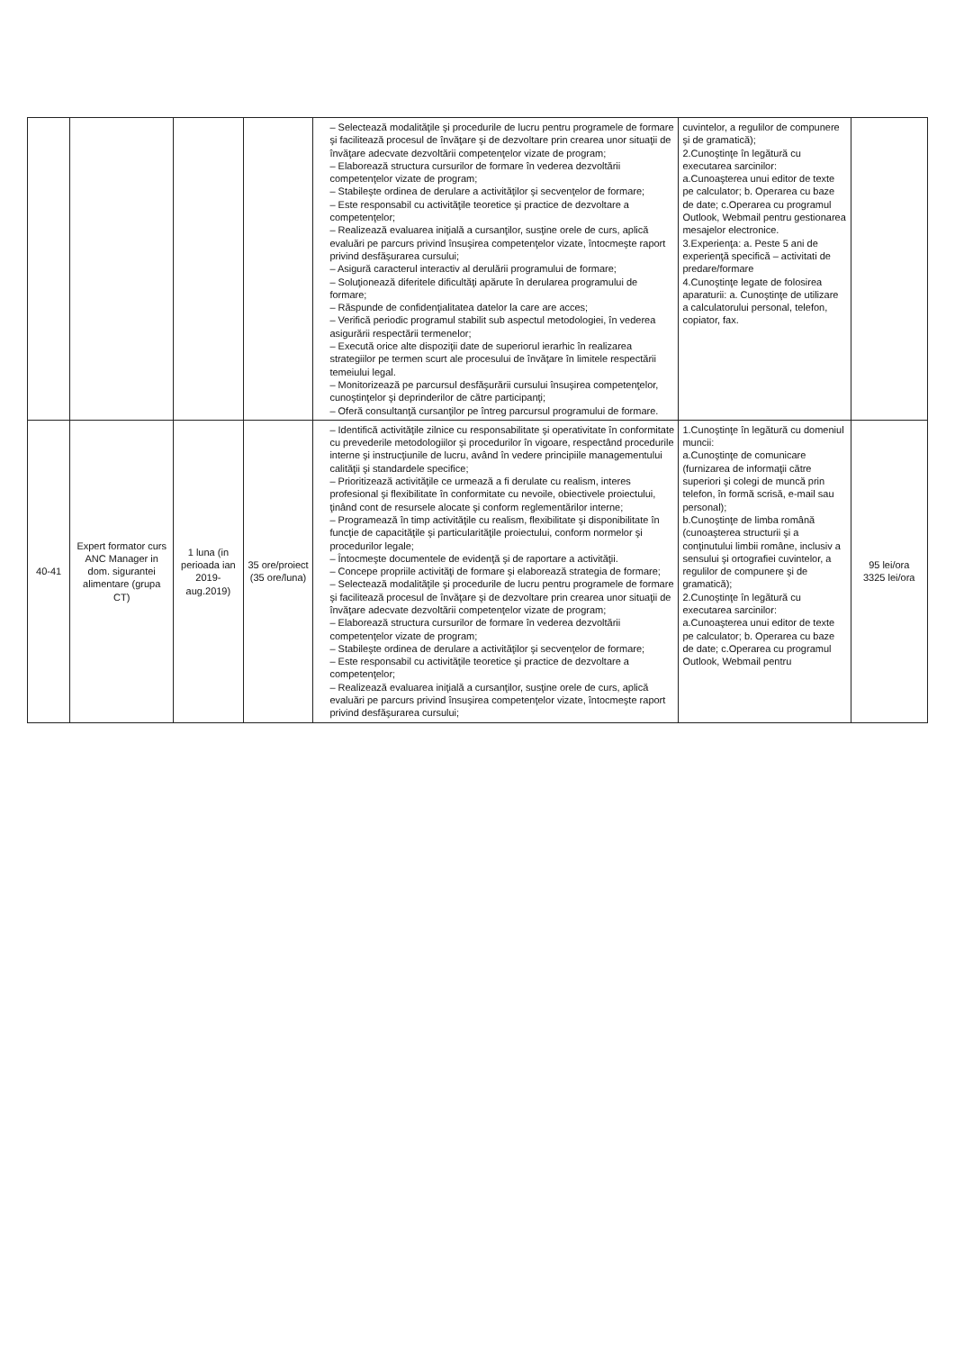| | | | | – Selectează modalităţile şi procedurile de lucru pentru programele de formare şi facilitează procesul de învăţare şi de dezvoltare prin crearea unor situaţii de învăţare adecvate dezvoltării competenţelor vizate de program; – Elaborează structura cursurilor de formare în vederea dezvoltării competenţelor vizate de program; – Stabileşte ordinea de derulare a activităţilor şi secvenţelor de formare; – Este responsabil cu activităţile teoretice şi practice de dezvoltare a competenţelor; – Realizează evaluarea iniţială a cursanţilor, susţine orele de curs, aplică evaluări pe parcurs privind însuşirea competenţelor vizate, întocmeşte raport privind desfăşurarea cursului; – Asigură caracterul interactiv al derulării programului de formare; – Soluţionează diferitele dificultăţi apărute în derularea programului de formare; – Răspunde de confidenţialitatea datelor la care are acces; – Verifică periodic programul stabilit sub aspectul metodologiei, în vederea asigurării respectării termenelor; – Execută orice alte dispoziţii date de superiorul ierarhic în realizarea strategiilor pe termen scurt ale procesului de învăţare în limitele respectării temeiului legal. – Monitorizează pe parcursul desfăşurării cursului însuşirea competenţelor, cunoştinţelor şi deprinderilor de către participanţi; – Oferă consultanţă cursanţilor pe întreg parcursul programului de formare. | cuvintelor, a regulilor de compunere şi de gramatică); 2.Cunoştinţe în legătură cu executarea sarcinilor: a.Cunoaşterea unui editor de texte pe calculator; b. Operarea cu baze de date; c.Operarea cu programul Outlook, Webmail pentru gestionarea mesajelor electronice. 3.Experienţa: a. Peste 5 ani de experienţă specifică – activitati de predare/formare 4.Cunoştinţe legate de folosirea aparaturii: a. Cunoştinţe de utilizare a calculatorului personal, telefon, copiator, fax. | |
| 40-41 | Expert formator curs ANC Manager in dom. sigurantei alimentare (grupa CT) | 1 luna (in perioada ian 2019-aug.2019) | 35 ore/proiect (35 ore/luna) | – Identifică activităţile zilnice cu responsabilitate şi operativitate în conformitate cu prevederile metodologiilor şi procedurilor în vigoare, respectând procedurile interne şi instrucţiunile de lucru, având în vedere principiile managementului calităţii şi standardele specifice; – Prioritizează activităţile ce urmează a fi derulate cu realism, interes profesional şi flexibilitate în conformitate cu nevoile, obiectivele proiectului, ţinând cont de resursele alocate şi conform reglementărilor interne; – Programează în timp activităţile cu realism, flexibilitate şi disponibilitate în funcţie de capacităţile şi particularităţile proiectului, conform normelor şi procedurilor legale; – Întocmeşte documentele de evidenţă şi de raportare a activităţii. – Concepe propriile activităţi de formare şi elaborează strategia de formare; – Selectează modalităţile şi procedurile de lucru pentru programele de formare şi facilitează procesul de învăţare şi de dezvoltare prin crearea unor situaţii de învăţare adecvate dezvoltării competenţelor vizate de program; – Elaborează structura cursurilor de formare în vederea dezvoltării competenţelor vizate de program; – Stabileşte ordinea de derulare a activităţilor şi secvenţelor de formare; – Este responsabil cu activităţile teoretice şi practice de dezvoltare a competenţelor; – Realizează evaluarea iniţială a cursanţilor, susţine orele de curs, aplică evaluări pe parcurs privind însuşirea competenţelor vizate, întocmeşte raport privind desfăşurarea cursului; | 1.Cunoştinţe în legătură cu domeniul muncii: a.Cunoştinţe de comunicare (furnizarea de informaţii către superiori şi colegi de muncă prin telefon, în formă scrisă, e-mail sau personal); b.Cunoştinţe de limba română (cunoaşterea structurii şi a conţinutului limbii române, inclusiv a sensului şi ortografiei cuvintelor, a regulilor de compunere şi de gramatică); 2.Cunoştinţe în legătură cu executarea sarcinilor: a.Cunoaşterea unui editor de texte pe calculator; b. Operarea cu baze de date; c.Operarea cu programul Outlook, Webmail pentru | 95 lei/ora 3325 lei/ora |